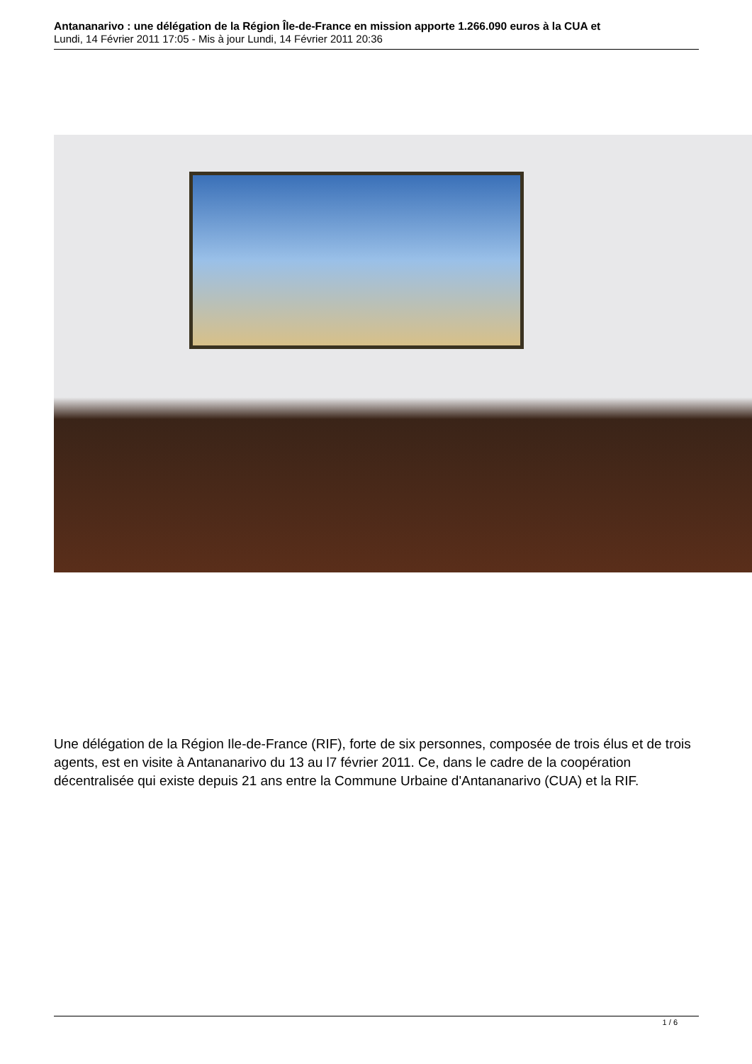Antananarivo : une délégation de la Région Île-de-France en mission apporte 1.266.090 euros à la CUA et
Lundi, 14 Février 2011 17:05 - Mis à jour Lundi, 14 Février 2011 20:36
Une délégation de la Région Ile-de-France (RIF), forte de six personnes, composée de trois élus et de trois agents, est en visite à Antananarivo du 13 au l7 février 2011. Ce, dans le cadre de la coopération décentralisée qui existe depuis 21 ans entre la Commune Urbaine d'Antananarivo (CUA) et la RIF.
1 / 6